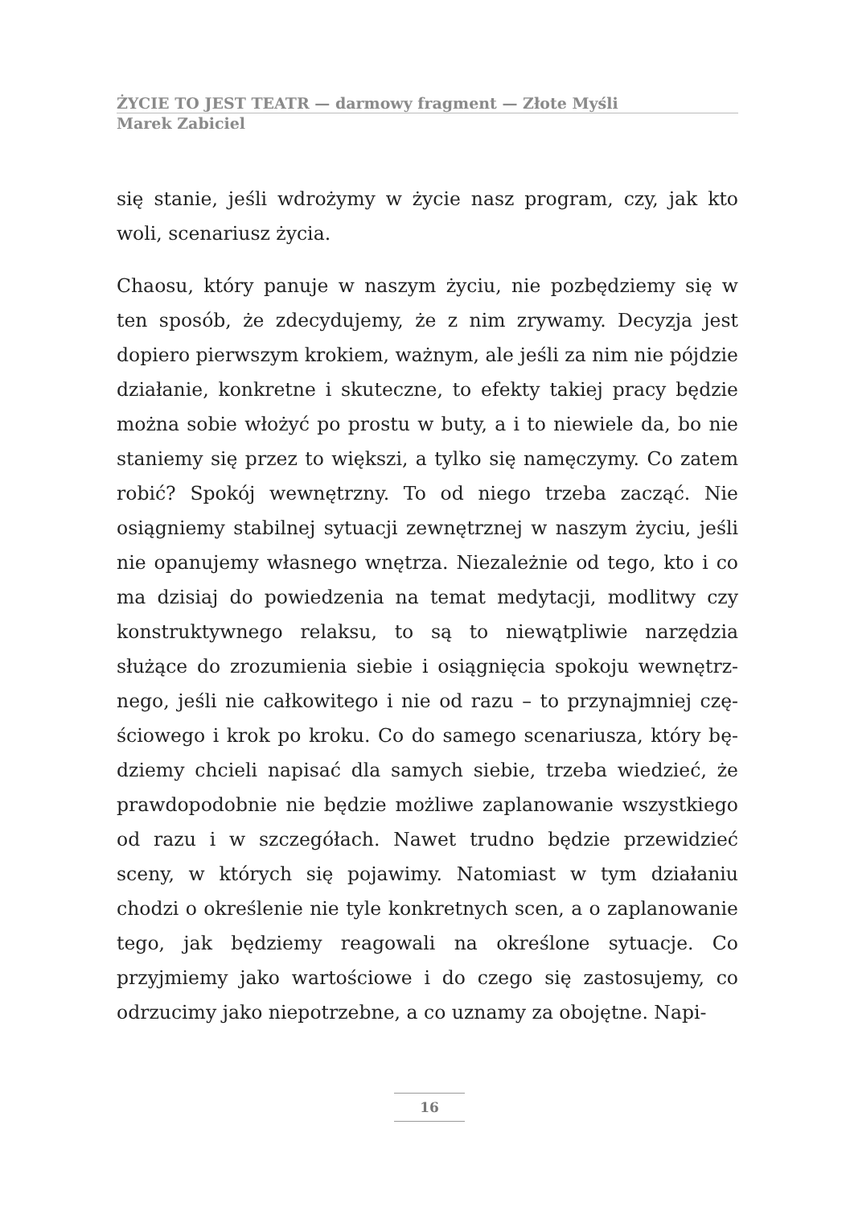ŻYCIE TO JEST TEATR — darmowy fragment — Złote Myśli
Marek Zabiciel
się stanie, jeśli wdrożymy w życie nasz program, czy, jak kto woli, scenariusz życia.
Chaosu, który panuje w naszym życiu, nie pozbędziemy się w ten sposób, że zdecydujemy, że z nim zrywamy. Decyzja jest dopiero pierwszym krokiem, ważnym, ale jeśli za nim nie pój­dzie działanie, konkretne i skuteczne, to efekty takiej pracy bę­dzie można sobie włożyć po prostu w buty, a i to niewiele da, bo nie staniemy się przez to większi, a tylko się namęczymy. Co zatem robić? Spokój wewnętrzny. To od niego trzeba zacząć. Nie osiągniemy stabilnej sytuacji zewnętrznej w naszym życiu, jeśli nie opanujemy własnego wnętrza. Niezależnie od tego, kto i co ma dzisiaj do powiedzenia na temat medytacji, modlitwy czy konstruktywnego relaksu, to są to niewątpliwie narzędzia służące do zrozumienia siebie i osiągnięcia spokoju wewnętrz­nego, jeśli nie całkowitego i nie od razu – to przynajmniej czę­ściowego i krok po kroku. Co do samego scenariusza, który bę­dziemy chcieli napisać dla samych siebie, trzeba wiedzieć, że prawdopodobnie nie będzie możliwe zaplanowanie wszystkie­go od razu i w szczegółach. Nawet trudno będzie przewidzieć sceny, w których się pojawimy. Natomiast w tym działaniu chodzi o określenie nie tyle konkretnych scen, a o zaplanowa­nie tego, jak będziemy reagowali na określone sytuacje. Co przyjmiemy jako wartościowe i do czego się zastosujemy, co odrzucimy jako niepotrzebne, a co uznamy za obojętne. Napi-
16